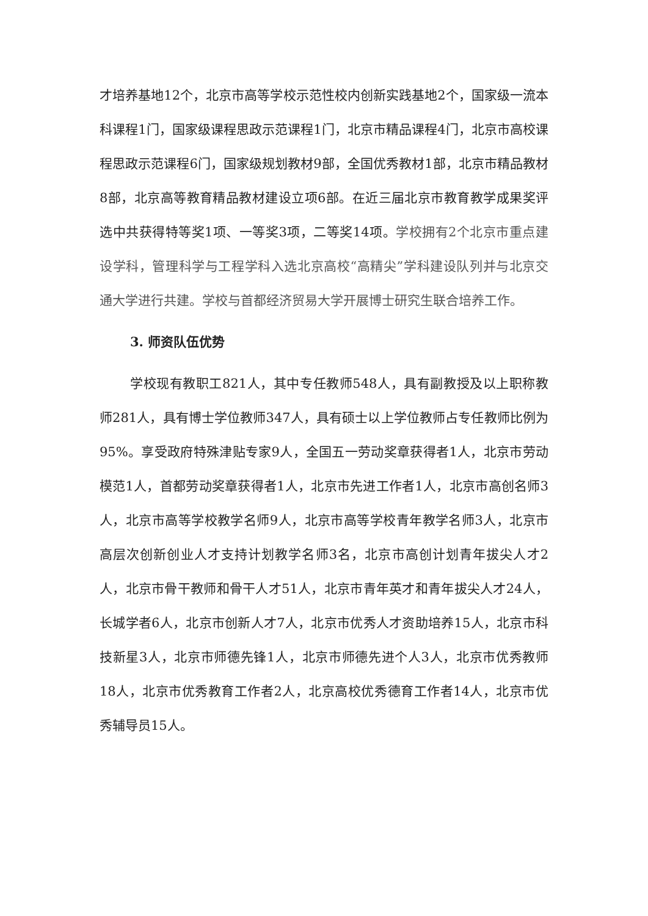才培养基地12个，北京市高等学校示范性校内创新实践基地2个，国家级一流本科课程1门，国家级课程思政示范课程1门，北京市精品课程4门，北京市高校课程思政示范课程6门，国家级规划教材9部，全国优秀教材1部，北京市精品教材8部，北京高等教育精品教材建设立项6部。在近三届北京市教育教学成果奖评选中共获得特等奖1项、一等奖3项，二等奖14项。学校拥有2个北京市重点建设学科，管理科学与工程学科入选北京高校“高精尖”学科建设队列并与北京交通大学进行共建。学校与首都经济贸易大学开展博士研究生联合培养工作。
3. 师资队伍优势
学校现有教职工821人，其中专任教师548人，具有副教授及以上职称教师281人，具有博士学位教师347人，具有硕士以上学位教师占专任教师比例为95%。享受政府特殊津贴专家9人，全国五一劳动奖章获得者1人，北京市劳动模范1人，首都劳动奖章获得者1人，北京市先进工作者1人，北京市高创名师3人，北京市高等学校教学名师9人，北京市高等学校青年教学名师3人，北京市高层次创新创业人才支持计划教学名师3名，北京市高创计划青年拔尖人才2人，北京市骨干教师和骨干人才51人，北京市青年英才和青年拔尖人才24人，长城学者6人，北京市创新人才7人，北京市优秀人才资助培养15人，北京市科技新星3人，北京市师德先锋1人，北京市师德先进个人3人，北京市优秀教师18人，北京市优秀教育工作者2人，北京高校优秀德育工作者14人，北京市优秀辅导员15人。